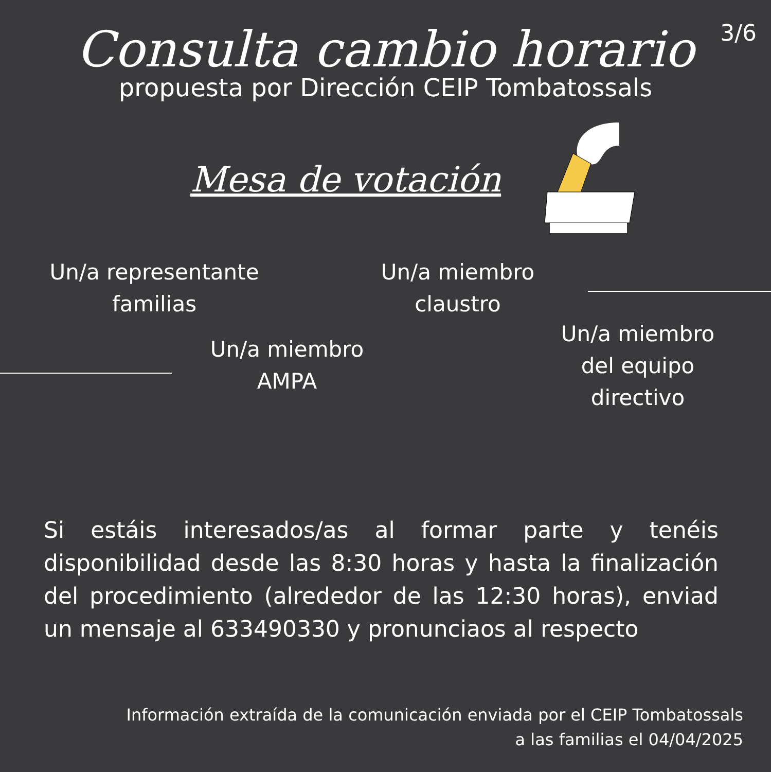3/6
Consulta cambio horario
propuesta por Dirección CEIP Tombatossals
Mesa de votación
Un/a representante
familias
Un/a miembro
claustro
Un/a miembro
AMPA
Un/a miembro
del equipo
directivo
Si estáis interesados/as al formar parte y tenéis disponibilidad desde las 8:30 horas y hasta la finalización del procedimiento (alrededor de las 12:30 horas), enviad un mensaje al 633490330 y pronunciaos al respecto
Información extraída de la comunicación enviada por el CEIP Tombatossals
a las familias el 04/04/2025